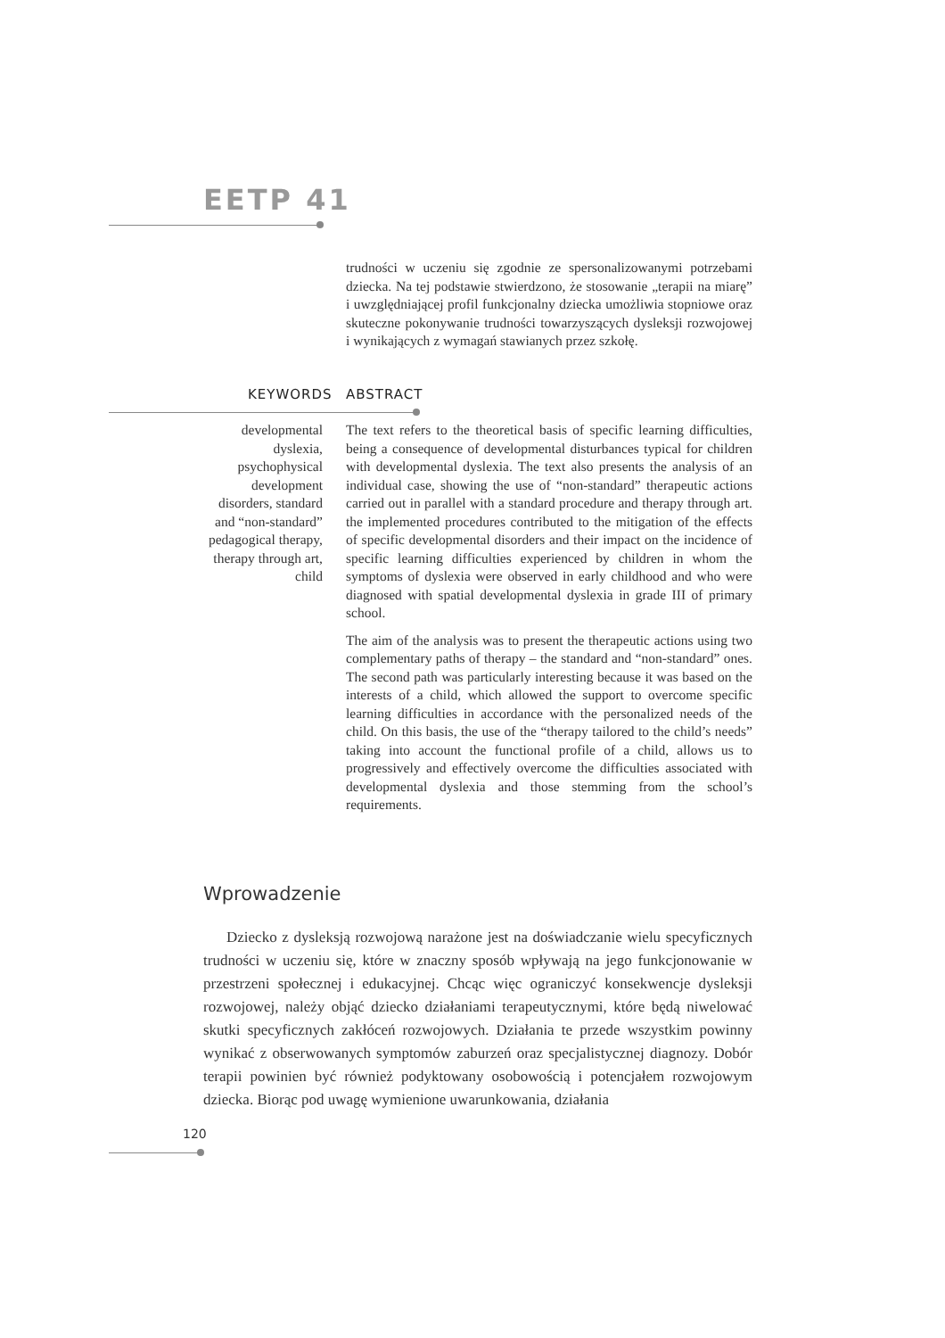EETP 41
trudności w uczeniu się zgodnie ze spersonalizowanymi potrzebami dziecka. Na tej podstawie stwierdzono, że stosowanie „terapii na miarę” i uwzględniającej profil funkcjonalny dziecka umożliwia stopniowe oraz skuteczne pokonywanie trudności towarzyszących dysleksji rozwojowej i wynikających z wymagań stawianych przez szkołę.
KEYWORDS ABSTRACT
developmental dyslexia, psychophysical development disorders, standard and “non-standard” pedagogical therapy, therapy through art, child
The text refers to the theoretical basis of specific learning difficulties, being a consequence of developmental disturbances typical for children with developmental dyslexia. The text also presents the analysis of an individual case, showing the use of “non-standard” therapeutic actions carried out in parallel with a standard procedure and therapy through art. the implemented procedures contributed to the mitigation of the effects of specific developmental disorders and their impact on the incidence of specific learning difficulties experienced by children in whom the symptoms of dyslexia were observed in early childhood and who were diagnosed with spatial developmental dyslexia in grade III of primary school.
The aim of the analysis was to present the therapeutic actions using two complementary paths of therapy – the standard and “non-standard” ones. The second path was particularly interesting because it was based on the interests of a child, which allowed the support to overcome specific learning difficulties in accordance with the personalized needs of the child. On this basis, the use of the “therapy tailored to the child’s needs” taking into account the functional profile of a child, allows us to progressively and effectively overcome the difficulties associated with developmental dyslexia and those stemming from the school’s requirements.
Wprowadzenie
Dziecko z dysleksją rozwojową narażone jest na doświadczanie wielu specyficznych trudności w uczeniu się, które w znaczny sposób wpływają na jego funkcjonowanie w przestrzeni społecznej i edukacyjnej. Chcąc więc ograniczyć konsekwencje dysleksji rozwojowej, należy objąć dziecko działaniami terapeutycznymi, które będą niwelować skutki specyficznych zakłóceń rozwojowych. Działania te przede wszystkim powinny wynikać z obserwowanych symptomów zaburzeń oraz specjalistycznej diagnozy. Dobór terapii powinien być również podyktowany osobowością i potencjałem rozwojowym dziecka. Biorąc pod uwagę wymienione uwarunkowania, działania
120